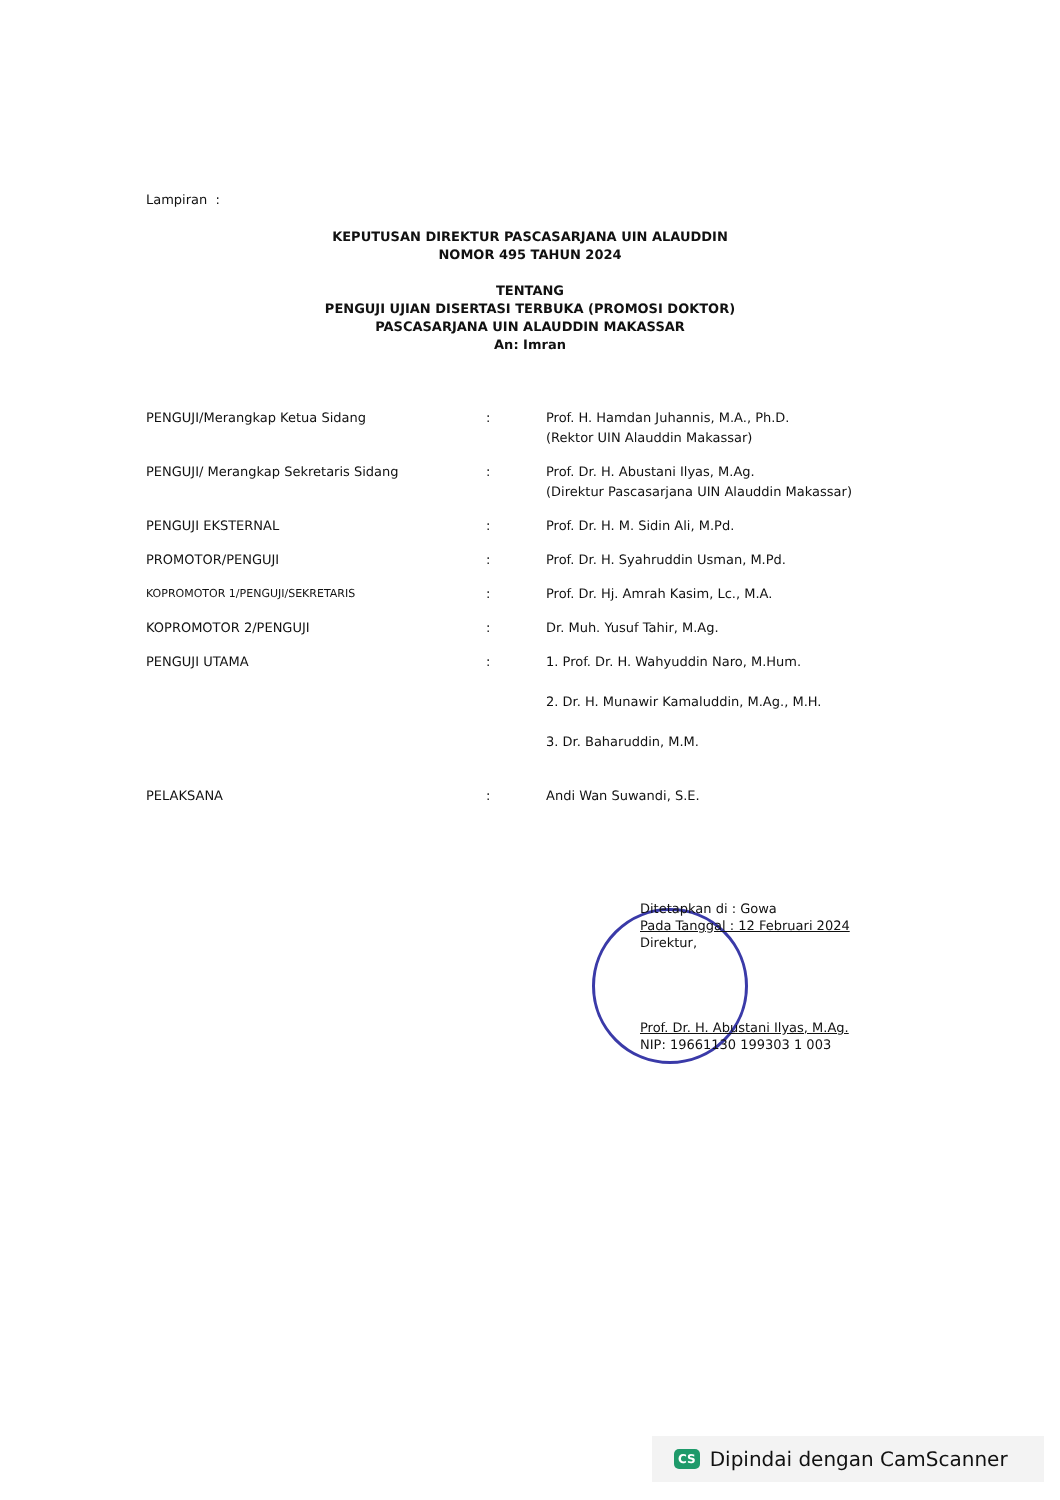Lampiran :
KEPUTUSAN DIREKTUR PASCASARJANA UIN ALAUDDIN
NOMOR 495 TAHUN 2024
TENTANG
PENGUJI UJIAN DISERTASI TERBUKA (PROMOSI DOKTOR)
PASCASARJANA UIN ALAUDDIN MAKASSAR
An: Imran
| PENGUJI/Merangkap Ketua Sidang | : | Prof. H. Hamdan Juhannis, M.A., Ph.D. (Rektor UIN Alauddin Makassar) |
| PENGUJI/ Merangkap Sekretaris Sidang | : | Prof. Dr. H. Abustani Ilyas, M.Ag. (Direktur Pascasarjana UIN Alauddin Makassar) |
| PENGUJI EKSTERNAL | : | Prof. Dr. H. M. Sidin Ali, M.Pd. |
| PROMOTOR/PENGUJI | : | Prof. Dr. H. Syahruddin Usman, M.Pd. |
| KOPROMOTOR 1/PENGUJI/SEKRETARIS | : | Prof. Dr. Hj. Amrah Kasim, Lc., M.A. |
| KOPROMOTOR 2/PENGUJI | : | Dr. Muh. Yusuf Tahir, M.Ag. |
| PENGUJI UTAMA | : | 1. Prof. Dr. H. Wahyuddin Naro, M.Hum. 2. Dr. H. Munawir Kamaluddin, M.Ag., M.H. 3. Dr. Baharuddin, M.M. |
| PELAKSANA | : | Andi Wan Suwandi, S.E. |
Ditetapkan di : Gowa
Pada Tanggal : 12 Februari 2024
Direktur,
Prof. Dr. H. Abustani Ilyas, M.Ag.
NIP: 19661130 199303 1 003
CS Dipindai dengan CamScanner